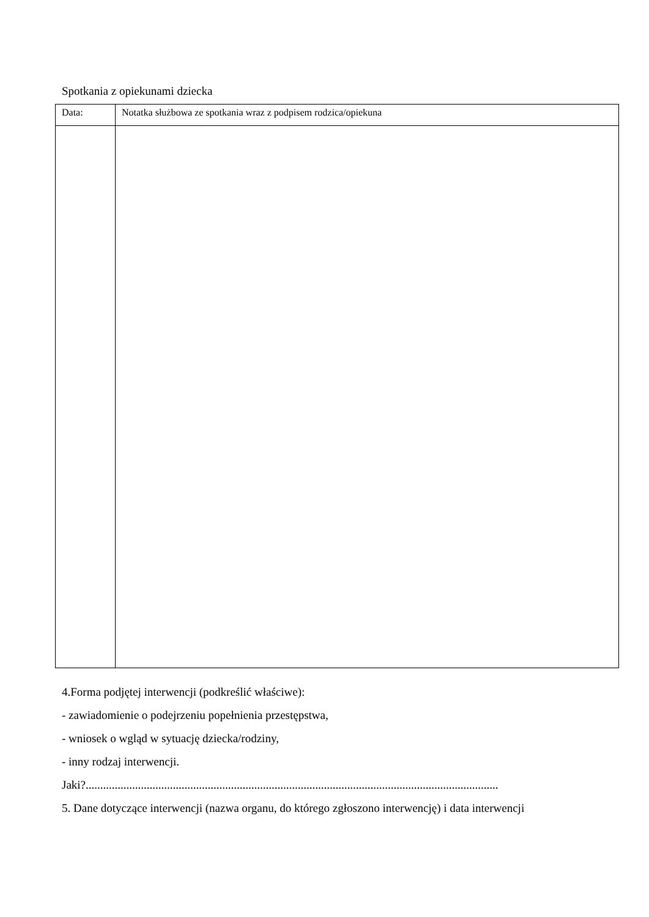Spotkania z opiekunami dziecka
| Data: | Notatka służbowa ze spotkania wraz z podpisem rodzica/opiekuna |
4.Forma podjętej interwencji (podkreślić właściwe):
- zawiadomienie o podejrzeniu popełnienia przestępstwa,
- wniosek o wgląd w sytuację dziecka/rodziny,
- inny rodzaj interwencji.
Jaki?..............................................................................................................................................
5. Dane dotyczące interwencji (nazwa organu, do którego zgłoszono interwencję) i data interwencji